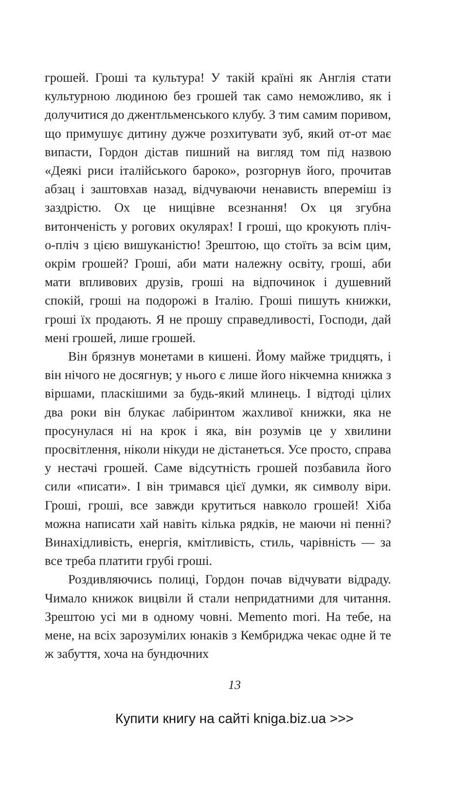грошей. Гроші та культура! У такій країні як Англія стати культурною людиною без грошей так само неможливо, як і долучитися до джентльменського клубу. З тим самим поривом, що примушує дитину дужче розхитувати зуб, який от-от має випасти, Гордон дістав пишний на вигляд том під назвою «Деякі риси італійського бароко», розгорнув його, прочитав абзац і заштовхав назад, відчуваючи ненависть впереміш із заздрістю. Ох це нищівне всезнання! Ох ця згубна витонченість у рогових окулярах! І гроші, що крокують пліч-о-пліч з цією вишуканістю! Зрештою, що стоїть за всім цим, окрім грошей? Гроші, аби мати належну освіту, гроші, аби мати впливових друзів, гроші на відпочинок і душевний спокій, гроші на подорожі в Італію. Гроші пишуть книжки, гроші їх продають. Я не прошу справедливості, Господи, дай мені грошей, лише грошей.
Він брязнув монетами в кишені. Йому майже тридцять, і він нічого не досягнув; у нього є лише його нікчемна книжка з віршами, пласкішими за будь-який млинець. І відтоді цілих два роки він блукає лабіринтом жахливої книжки, яка не просунулася ні на крок і яка, він розумів це у хвилини просвітлення, ніколи нікуди не дістанеться. Усе просто, справа у нестачі грошей. Саме відсутність грошей позбавила його сили «писати». І він тримався цієї думки, як символу віри. Гроші, гроші, все завжди крутиться навколо грошей! Хіба можна написати хай навіть кілька рядків, не маючи ні пенні? Винахідливість, енергія, кмітливість, стиль, чарівність — за все треба платити грубі гроші.
Роздивляючись полиці, Гордон почав відчувати відраду. Чимало книжок вицвіли й стали непридатними для читання. Зрештою усі ми в одному човні. Memento mori. На тебе, на мене, на всіх зарозумілих юнаків з Кембриджа чекає одне й те ж забуття, хоча на бундючних
13
Купити книгу на сайті kniga.biz.ua >>>